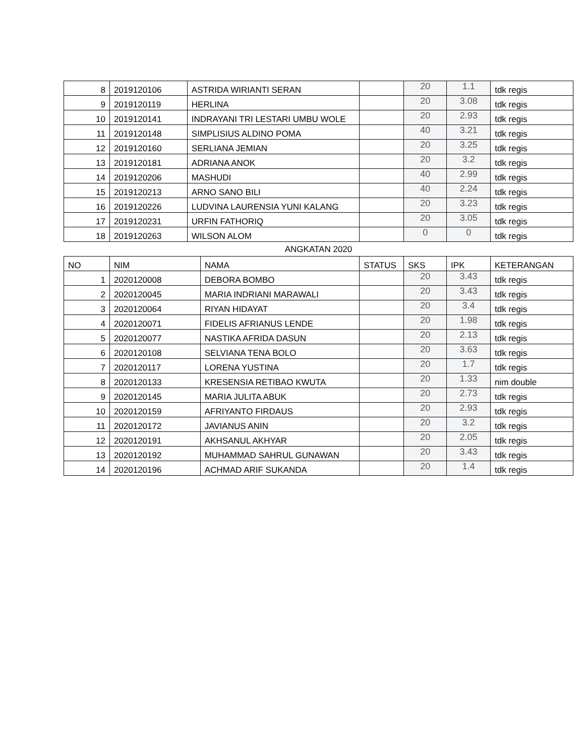| 8 | 2019120106 | ASTRIDA WIRIANTI SERAN | | 20 | 1.1 | tdk regis |
| 9 | 2019120119 | HERLINA | | 20 | 3.08 | tdk regis |
| 10 | 2019120141 | INDRAYANI TRI LESTARI UMBU WOLE | | 20 | 2.93 | tdk regis |
| 11 | 2019120148 | SIMPLISIUS ALDINO POMA | | 40 | 3.21 | tdk regis |
| 12 | 2019120160 | SERLIANA JEMIAN | | 20 | 3.25 | tdk regis |
| 13 | 2019120181 | ADRIANA ANOK | | 20 | 3.2 | tdk regis |
| 14 | 2019120206 | MASHUDI | | 40 | 2.99 | tdk regis |
| 15 | 2019120213 | ARNO SANO BILI | | 40 | 2.24 | tdk regis |
| 16 | 2019120226 | LUDVINA LAURENSIA YUNI KALANG | | 20 | 3.23 | tdk regis |
| 17 | 2019120231 | URFIN FATHORIQ | | 20 | 3.05 | tdk regis |
| 18 | 2019120263 | WILSON ALOM | | 0 | 0 | tdk regis |
ANGKATAN 2020
| NO | NIM | NAMA | STATUS | SKS | IPK | KETERANGAN |
| --- | --- | --- | --- | --- | --- | --- |
| 1 | 2020120008 | DEBORA BOMBO | | 20 | 3.43 | tdk regis |
| 2 | 2020120045 | MARIA INDRIANI MARAWALI | | 20 | 3.43 | tdk regis |
| 3 | 2020120064 | RIYAN HIDAYAT | | 20 | 3.4 | tdk regis |
| 4 | 2020120071 | FIDELIS AFRIANUS LENDE | | 20 | 1.98 | tdk regis |
| 5 | 2020120077 | NASTIKA AFRIDA DASUN | | 20 | 2.13 | tdk regis |
| 6 | 2020120108 | SELVIANA TENA BOLO | | 20 | 3.63 | tdk regis |
| 7 | 2020120117 | LORENA YUSTINA | | 20 | 1.7 | tdk regis |
| 8 | 2020120133 | KRESENSIA RETIBAO KWUTA | | 20 | 1.33 | nim double |
| 9 | 2020120145 | MARIA JULITA ABUK | | 20 | 2.73 | tdk regis |
| 10 | 2020120159 | AFRIYANTO FIRDAUS | | 20 | 2.93 | tdk regis |
| 11 | 2020120172 | JAVIANUS ANIN | | 20 | 3.2 | tdk regis |
| 12 | 2020120191 | AKHSANUL AKHYAR | | 20 | 2.05 | tdk regis |
| 13 | 2020120192 | MUHAMMAD SAHRUL GUNAWAN | | 20 | 3.43 | tdk regis |
| 14 | 2020120196 | ACHMAD ARIF SUKANDA | | 20 | 1.4 | tdk regis |